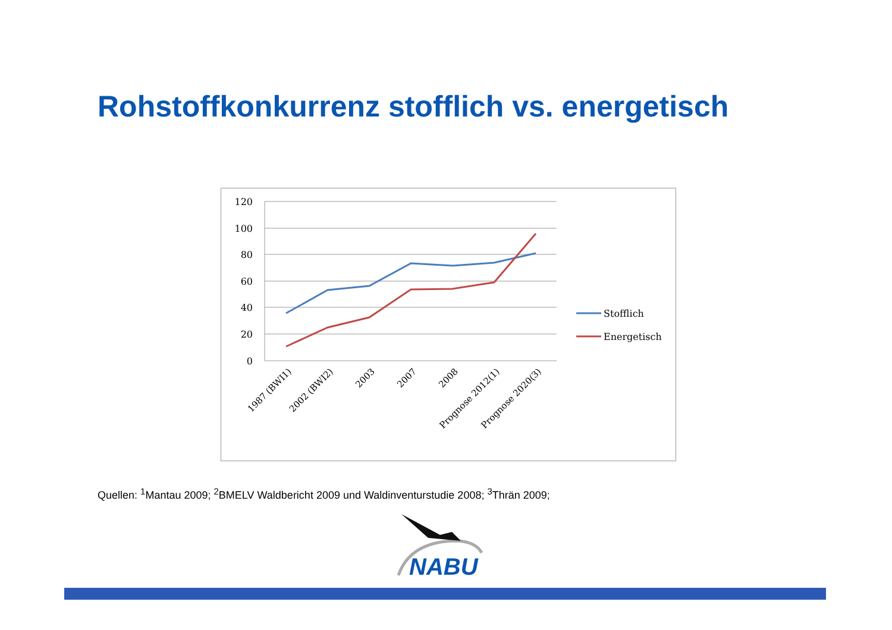Rohstoffkonkurrenz stofflich vs. energetisch
120
100
80
60
40
20
0
1987 (BWI1)
2002 (BWI2)
2003
2007
2008
Prognose 2012(1)
Prognose 2020(3)
Stofflich
Energetisch
Quellen: <sup>1</sup>Mantau 2009; <sup>2</sup>BMELV Waldbericht 2009 und Waldinventurstudie 2008; <sup>3</sup>Thrän 2009;
NABU